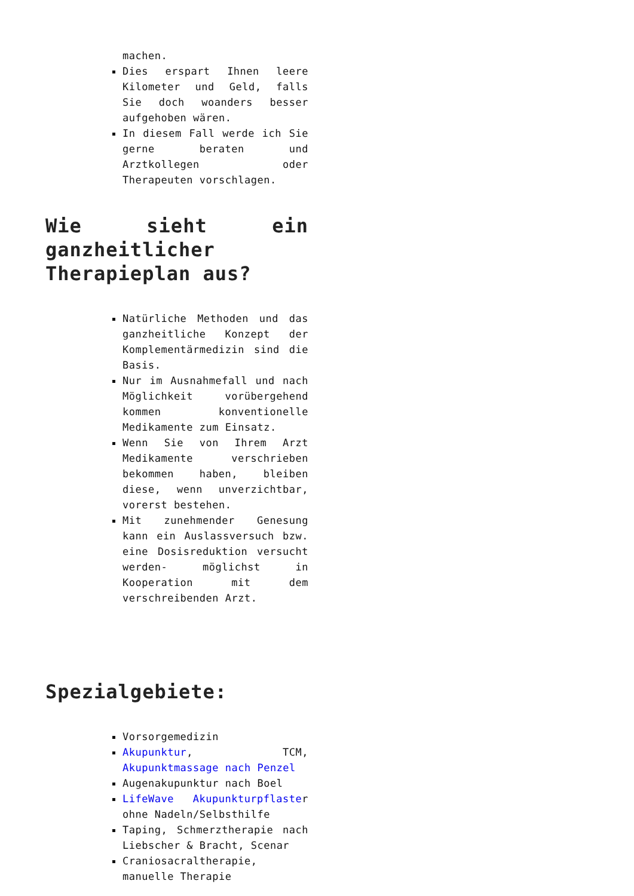machen.
Dies erspart Ihnen leere Kilometer und Geld, falls Sie doch woanders besser aufgehoben wären.
In diesem Fall werde ich Sie gerne beraten und Arztkollegen oder Therapeuten vorschlagen.
Wie sieht ein ganzheitlicher Therapieplan aus?
Natürliche Methoden und das ganzheitliche Konzept der Komplementärmedizin sind die Basis.
Nur im Ausnahmefall und nach Möglichkeit vorübergehend kommen konventionelle Medikamente zum Einsatz.
Wenn Sie von Ihrem Arzt Medikamente verschrieben bekommen haben, bleiben diese, wenn unverzichtbar, vorerst bestehen.
Mit zunehmender Genesung kann ein Auslassversuch bzw. eine Dosisreduktion versucht werden- möglichst in Kooperation mit dem verschreibenden Arzt.
Spezialgebiete:
Vorsorgemedizin
Akupunktur, TCM, Akupunktmassage nach Penzel
Augenakupunktur nach Boel
LifeWave Akupunkturpflaster ohne Nadeln/Selbsthilfe
Taping, Schmerztherapie nach Liebscher & Bracht, Scenar
Craniosacraltherapie, manuelle Therapie